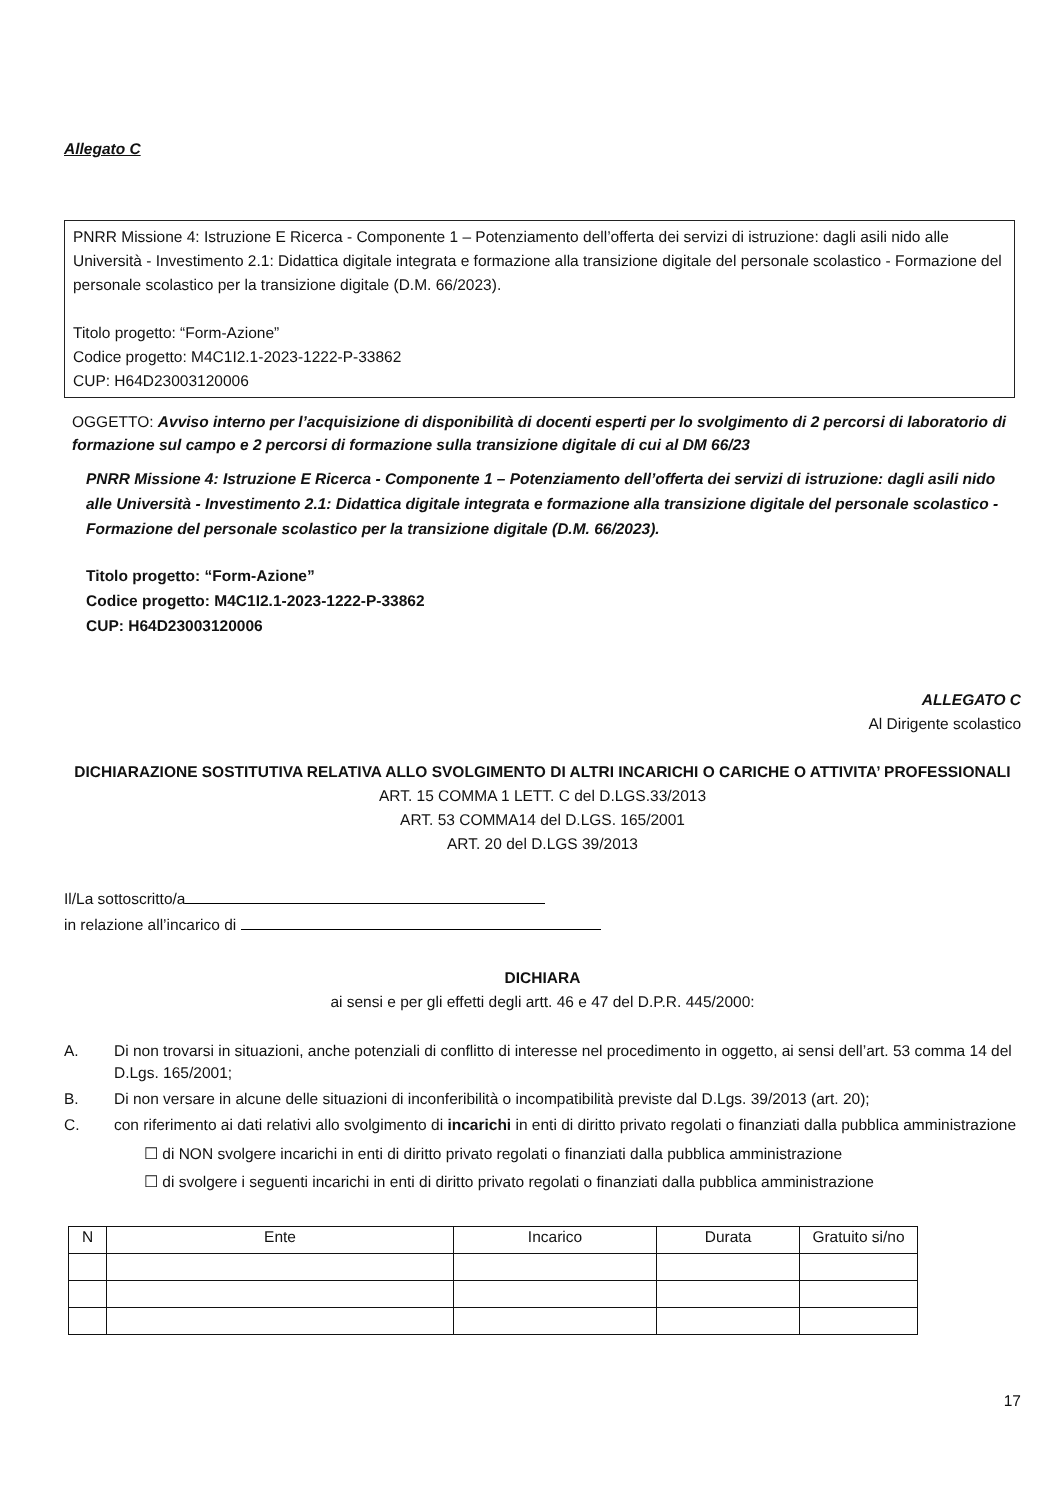Allegato C
PNRR Missione 4: Istruzione E Ricerca - Componente 1 – Potenziamento dell’offerta dei servizi di istruzione: dagli asili nido alle Università - Investimento 2.1: Didattica digitale integrata e formazione alla transizione digitale del personale scolastico - Formazione del personale scolastico per la transizione digitale (D.M. 66/2023).
Titolo progetto: “Form-Azione”
Codice progetto: M4C1I2.1-2023-1222-P-33862
CUP: H64D23003120006
OGGETTO: Avviso interno per l’acquisizione di disponibilità di docenti esperti per lo svolgimento di 2 percorsi di laboratorio di formazione sul campo e 2 percorsi di formazione sulla transizione digitale di cui al DM 66/23
PNRR Missione 4: Istruzione E Ricerca - Componente 1 – Potenziamento dell’offerta dei servizi di istruzione: dagli asili nido alle Università - Investimento 2.1: Didattica digitale integrata e formazione alla transizione digitale del personale scolastico - Formazione del personale scolastico per la transizione digitale (D.M. 66/2023).
Titolo progetto: “Form-Azione”
Codice progetto: M4C1I2.1-2023-1222-P-33862
CUP: H64D23003120006
ALLEGATO C
Al Dirigente scolastico
DICHIARAZIONE SOSTITUTIVA RELATIVA ALLO SVOLGIMENTO DI ALTRI INCARICHI O CARICHE O ATTIVITA’ PROFESSIONALI
ART. 15 COMMA 1 LETT. C del D.LGS.33/2013
ART. 53 COMMA14 del D.LGS. 165/2001
ART. 20 del D.LGS 39/2013
Il/La sottoscritto/a
in relazione all’incarico di
DICHIARA
ai sensi e per gli effetti degli artt. 46 e 47 del D.P.R. 445/2000:
A. Di non trovarsi in situazioni, anche potenziali di conflitto di interesse nel procedimento in oggetto, ai sensi dell’art. 53 comma 14 del D.Lgs. 165/2001;
B. Di non versare in alcune delle situazioni di inconferibilità o incompatibilità previste dal D.Lgs. 39/2013 (art. 20);
C. con riferimento ai dati relativi allo svolgimento di incarichi in enti di diritto privato regolati o finanziati dalla pubblica amministrazione
☐ di NON svolgere incarichi in enti di diritto privato regolati o finanziati dalla pubblica amministrazione
☐ di svolgere i seguenti incarichi in enti di diritto privato regolati o finanziati dalla pubblica amministrazione
| N | Ente | Incarico | Durata | Gratuito si/no |
| --- | --- | --- | --- | --- |
17